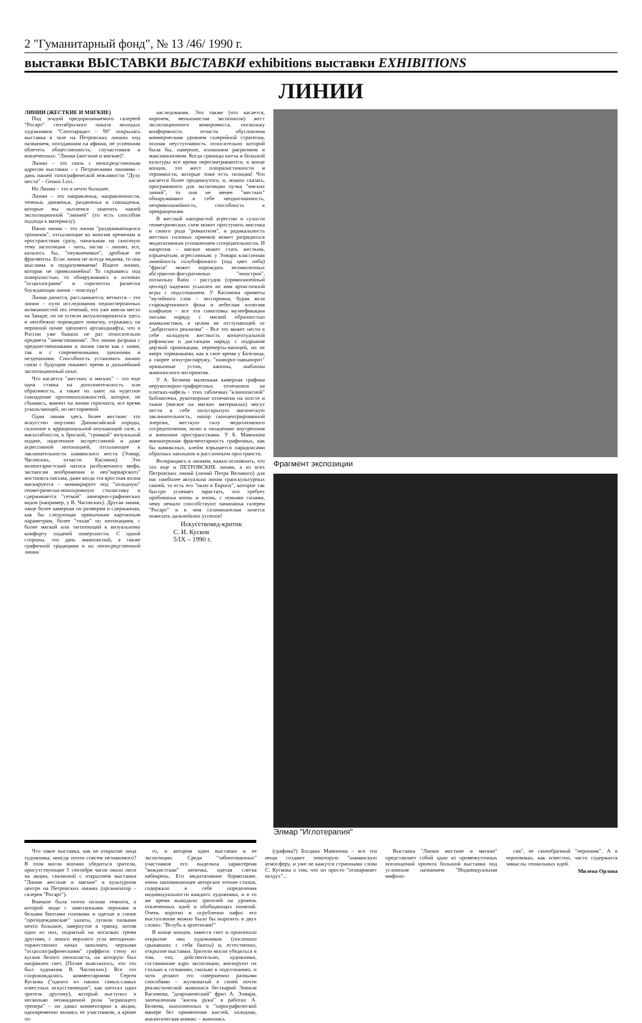2 "Гуманитарный фонд", № 13 /46/ 1990 г.
выставки ВЫСТАВКИ ВЫСТАВКИ exhibitions выставки EXHIBITIONS
ЛИНИИ
ЛИНИИ (ЖЕСТКИЕ И МЯГКИЕ)
Под эгидой предпринимаемого галереей "Росарт" сентябрьского показа молодых художников "Сентпарадиз – 90" открылась выставка в зале на Петровских линиях под названием, опоздавшим на афиши, не успевшим облететь общественность: соучастников и вовлеченных: "Линии (жесткие и мягкие)".
Линии – это связь с непосредственным адресом выставки – с Петровскими линиями – дань нашей топографической вежливости "Духу места" – Genuis Loci.
Но Линии – это и нечто большее.
Линии – это направленья, направленности, теченья, движенья, раздвоенья и совпаденья, которые мы пытаемся зацепить нашей экспозиционной "линией" (то есть способом подхода к материалу).
Наши линии – это линии "раздваивающихся тропинок", отсылающие ко многим временам и пространствам сразу, нанизывая на сквозную тему экспозиции – нить, зигзаг – линию, все, казалось бы, "неуживчивые", дробные ее фрагменты. Если линия не всегда видима, то она мыслима и подразумеваема! Ищите линию, которая не прямолинейна! То скрываясь под поверхностью, то обнаруживаясь в изломах "осциллограмм" и горизонтах развески блуждающая линия – повсюду!
Линия двоится, расслаивается, ветвится – это линии – пути исследования недоисчерпанных возможностей тех течений, что уже имели место на Западе, но не успели актуализироваться здесь и неизбежно порождают новизну, отражаясь на неровной почве здешнего артландшафта, что в России уже бывало не раз относительно предмета "заимствования". Это линии разрыва с предшественниками и линия связи как с ними, так и с современниками, здешними и нездешними. Способность установить линию связи с будущим покажет время и дальнейший экспозиционный опыт.
Что касается "жестких и мягких" – это еще одна ставка на дополнительность или обратимость, а также их шанс на чудесное совпадение противоположностей, которое, не сбываясь, маячит на линии горизонта, все время ускользающей, но нестираемой.
Одни линии здесь более жесткие: это искусство ощутимо Дионисийской породы, склонное к иррациональной внушающей силе, к масштабности, к броской, "громкой" визуальной подаче, наделенное экспрессивной и даже агрессивной интонацией, отсылающее к заклинательности шаманского жеста (Элмар, Часовских, отчасти Касимов). Это волюнтаристский натиск разбуженного мифа, экспансия воображения и нео"варварского" инстинкта письма, даже когда эта яростная волна маскируется – мимикрирует под "холодную" геометрически-монохромную стилистику и сдерживается "сеткой" линеарно-графических кодов (например, у В. Часовских). Другая линия, чаще более камерная по размерам и сдержанная, как бы следующая привычным картинным параметрам, более "тихая" по интонациям, с более мягкой или тяготеющей к визуальному комфорту подачей поверхности. С одной стороны, это дань живописной, а также графичной традициям в их непосредственной линии
наследования. Это также (что касается, впрочем, меньшинства экспонатов) жест экспозиционного компромисса, поскольку конформность отчасти обусловлена коммерческим уровнем галерейной стратегии, полная неуступчивость относительно которой была бы, наверное, излишним ригризмом и максимализмом. Когда границы китча и большой культуры все время пересматриваются, в конце концов, это жест плюралистичности и терпимости, которые тоже есть позиция! Что касается более продвинутого, и, можно сказать, программного для экспозиции пучка "мягких линий", то они не менее "жестких" обнаруживают в себе неоднозначность, непрямолинейность, способность к превращеньям.
В жесткой напористой агрессии и сухости геометрических схем может проступить мистика и своего рода "романтизм", и радикальность жестких силовых приемов может разрядиться медитативным успокоением созерцательности. И напротив – мягкое может стать жестким, взрывчатым, агрессивным: у Элмара классичная линейность голубофонного (под цвет неба) "фриза" может порождать великолепных абстрактно-фигуративных "монстров", поскольку Ratio – рассудок (прямолинейный цензор) надежно усыплен во имя артистичной игры с подсознанием. У Касимова приметы "музейного слоя – лессировки, бурая мгла старокартинного фона и небесная иллюзия плафонов – все эти симптомы музеефикации письма наряду с мягкой образностью анамалистики, в целом не отступающей от "добротного реализма" – Все это может нести в себе холодную жесткость концептуальной рефлексии и дистанции наряду с подрывом дерзкой провокации, переверты-вающей, но не вверх тормашками, как в свое время у Базелица, а скорее изнутри-наружу, "шиворот-навыворот" привычные устои, каноны, шаблоны живописного восприятия.
У А. Беляева маленькая камерная графика нерукотворно-трафаретных отпечатков на плитках-кафель – этих табличках "клинописной" библиотеки, рукотворные отпечатки на холсте и ткани (мягкое на мягких материалах) могут нести в себе полускрытую магическую заклинательность, напор сконцентрированной энергии, жесткую силу медитативного сосредоточения, волю к овладению внутренним и внешним пространствами. У Б. Мамонова миниатрюная фрагментарность графичных, как бы комиксных, клейм взрывается парадоксами образных наплывов и расслоеньем пространств.
Возвращаясь к линиям, важно вспомнить, что это еще и ПЕТРОВСКИЕ линии, а из всех Петровских линий (линий Петра Великого) для нас наиболее актуальна линия транскультурных связей, то есть его "окно в Европу", которое так быстро успевает зарастать, что требует пробиванья вновь и вновь, с новыми силами, чему немало способствуют начинанья галереи "Росарт" и в чем созачинателям хочется пожелать дальнейших успехов!
Искусствовед-критик
С. И. Кусков
5/IX – 1990 г.
Фрагмент экспозиции
Элмар "Иглотерапия"
Что такое выставка, как не открытие лица художника, иногда почти совсем незнакомого? В этом могли воочию убедиться зрители, присутствующие 5 сентября часов около пяти на акции, связанной с открытием выставки "Линии жесткие и мягкие" в культурном центре на Петровских линиях (организатор – галерея "Росарт").
Вначале была почти полная темнота, в которой люди с замотанными черными и белыми бинтами головами и одетые в синие "прозодеждовские" халаты, лупили палками нечто большое, завернутое в тряпку, потом один из них, поднятый на носилках тремя другими, с левого верхнего угла методично-торжественно начал заполнять черными "осциллографическими" граффити стену из кусков белого пенопласта, на которую был направлен свет. (Позже выяснилось, что это был художник В. Часовских). Все это сопровождалось комментариями Сергея Кускова ("одного из наших самых-самых известных искусствоведов", как шептал один зритель другому), который выступил в несколько неожиданной роли "играющего тренера" – он давал комментарии к акции, одновременно являясь ее участником, а кроме то-
го, и автором идеи выставки и ее экспозиции. Среди "забинтованных" участников его выделяла характерная "вождистская" кепочка, одетая слегка набекрень. Его медитативное бормотание, очень напоминающее авторское чтение стихов, содержало в себе определения индивидуальности каждого художника, и в то же время выводило зрителей на уровень отвлеченных идей и обобщающих понятий. Очень коротко и огрубленно пафос его выступления можно было бы выразить в двух словах: "Вглубь к архетипам!"
В конце концов, зажегся свет и произошло открытие лиц художников (поспешно срывавших с себя бинты) и, естественно, открытие выставки. Зрители могли убедиться в том, что, действительно, художники, составившие ядро экспозиции, апелируют не столько к сознанию, сколько к подсознанию, и хотя делают это совершенно разными способами – жутковатый в своей почти реалистической живописи бестиарий Энвиля Касимова, "доархаический" фриз А. Элмара, запечаленная "жизнь руки" в работах А. Беляева, выполненных в "хирографической манере без применения кистей, холодная, аналитическая комикс – живопись
(графика?) Богдана Мамонова – все эти вещи создают некоторую "шаманскую атмосферу, и уже не кажутся странными слова С. Кускова о том, что он просто "оговаривает воздух"...
Выставка "Линии жесткие и мягкие" представляет собой одно из промежуточных воплощений проекта большой выставки под условным названием "Индивидуальная мифоло-
гия", ее своеобразный "черновик". А в черновиках, как известно, часто содержатся замыслы гениальных идей.
Милена Орлова